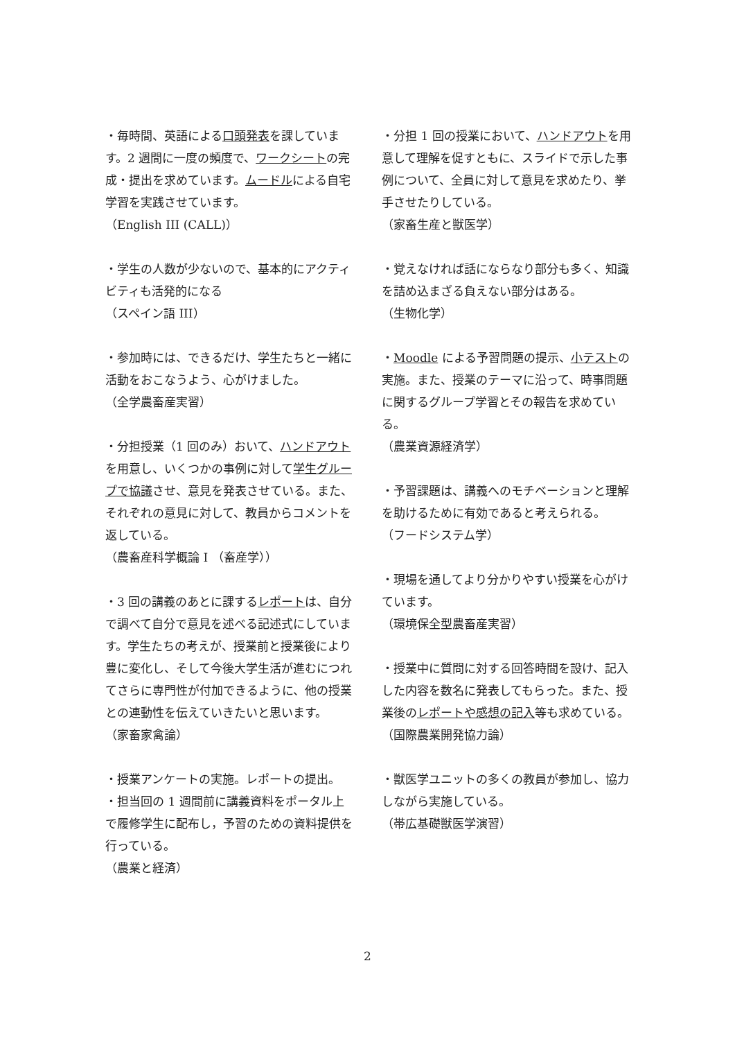・毎時間、英語による口頭発表を課しています。2 週間に一度の頻度で、ワークシートの完成・提出を求めています。ムードルによる自宅学習を実践させています。
（English III (CALL)）
・学生の人数が少ないので、基本的にアクティビティも活発的になる
（スペイン語 III）
・参加時には、できるだけ、学生たちと一緒に活動をおこなうよう、心がけました。
（全学農畜産実習）
・分担授業（1 回のみ）おいて、ハンドアウトを用意し、いくつかの事例に対して学生グループで協議させ、意見を発表させている。また、それぞれの意見に対して、教員からコメントを返している。
（農畜産科学概論 I （畜産学））
・3 回の講義のあとに課するレポートは、自分で調べて自分で意見を述べる記述式にしています。学生たちの考えが、授業前と授業後により豊に変化し、そして今後大学生活が進むにつれてさらに専門性が付加できるように、他の授業との連動性を伝えていきたいと思います。
（家畜家禽論）
・授業アンケートの実施。レポートの提出。
・担当回の 1 週間前に講義資料をポータル上で履修学生に配布し，予習のための資料提供を行っている。
（農業と経済）
・分担 1 回の授業において、ハンドアウトを用意して理解を促すともに、スライドで示した事例について、全員に対して意見を求めたり、挙手させたりしている。
（家畜生産と獣医学）
・覚えなければ話にならなり部分も多く、知識を詰め込まざる負えない部分はある。
（生物化学）
・Moodle による予習問題の提示、小テストの実施。また、授業のテーマに沿って、時事問題に関するグループ学習とその報告を求めている。
（農業資源経済学）
・予習課題は、講義へのモチベーションと理解を助けるために有効であると考えられる。
（フードシステム学）
・現場を通してより分かりやすい授業を心がけています。
（環境保全型農畜産実習）
・授業中に質問に対する回答時間を設け、記入した内容を数名に発表してもらった。また、授業後のレポートや感想の記入等も求めている。
（国際農業開発協力論）
・獣医学ユニットの多くの教員が参加し、協力しながら実施している。
（帯広基礎獣医学演習）
2